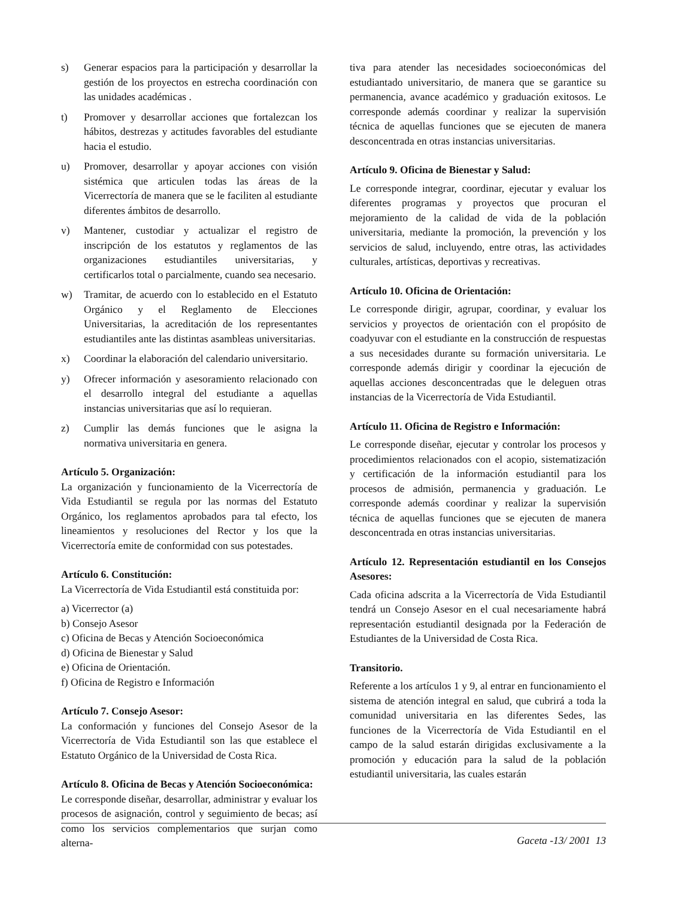s) Generar espacios para la participación y desarrollar la gestión de los proyectos en estrecha coordinación con las unidades académicas .
t) Promover y desarrollar acciones que fortalezcan los hábitos, destrezas y actitudes favorables del estudiante hacia el estudio.
u) Promover, desarrollar y apoyar acciones con visión sistémica que articulen todas las áreas de la Vicerrectoría de manera que se le faciliten al estudiante diferentes ámbitos de desarrollo.
v) Mantener, custodiar y actualizar el registro de inscripción de los estatutos y reglamentos de las organizaciones estudiantiles universitarias, y certificarlos total o parcialmente, cuando sea necesario.
w) Tramitar, de acuerdo con lo establecido en el Estatuto Orgánico y el Reglamento de Elecciones Universitarias, la acreditación de los representantes estudiantiles ante las distintas asambleas universitarias.
x) Coordinar la elaboración del calendario universitario.
y) Ofrecer información y asesoramiento relacionado con el desarrollo integral del estudiante a aquellas instancias universitarias que así lo requieran.
z) Cumplir las demás funciones que le asigna la normativa universitaria en genera.
Artículo 5. Organización:
La organización y funcionamiento de la Vicerrectoría de Vida Estudiantil se regula por las normas del Estatuto Orgánico, los reglamentos aprobados para tal efecto, los lineamientos y resoluciones del Rector y los que la Vicerrectoría emite de conformidad con sus potestades.
Artículo 6. Constitución:
La Vicerrectoría de Vida Estudiantil está constituida por:
a) Vicerrector (a)
b) Consejo Asesor
c) Oficina de Becas y Atención Socioeconómica
d) Oficina de Bienestar y Salud
e) Oficina de Orientación.
f) Oficina de Registro e Información
Artículo 7. Consejo Asesor:
La conformación y funciones del Consejo Asesor de la Vicerrectoría de Vida Estudiantil son las que establece el Estatuto Orgánico de la Universidad de Costa Rica.
Artículo 8. Oficina de Becas y Atención Socioeconómica:
Le corresponde diseñar, desarrollar, administrar y evaluar los procesos de asignación, control y seguimiento de becas; así como los servicios complementarios que surjan como alterna-
tiva para atender las necesidades socioeconómicas del estudiantado universitario, de manera que se garantice su permanencia, avance académico y graduación exitosos. Le corresponde además coordinar y realizar la supervisión técnica de aquellas funciones que se ejecuten de manera desconcentrada en otras instancias universitarias.
Artículo 9. Oficina de Bienestar y Salud:
Le corresponde integrar, coordinar, ejecutar y evaluar los diferentes programas y proyectos que procuran el mejoramiento de la calidad de vida de la población universitaria, mediante la promoción, la prevención y los servicios de salud, incluyendo, entre otras, las actividades culturales, artísticas, deportivas y recreativas.
Artículo 10. Oficina de Orientación:
Le corresponde dirigir, agrupar, coordinar, y evaluar los servicios y proyectos de orientación con el propósito de coadyuvar con el estudiante en la construcción de respuestas a sus necesidades durante su formación universitaria. Le corresponde además dirigir y coordinar la ejecución de aquellas acciones desconcentradas que le deleguen otras instancias de la Vicerrectoría de Vida Estudiantil.
Artículo 11. Oficina de Registro e Información:
Le corresponde diseñar, ejecutar y controlar los procesos y procedimientos relacionados con el acopio, sistematización y certificación de la información estudiantil para los procesos de admisión, permanencia y graduación. Le corresponde además coordinar y realizar la supervisión técnica de aquellas funciones que se ejecuten de manera desconcentrada en otras instancias universitarias.
Artículo 12. Representación estudiantil en los Consejos Asesores:
Cada oficina adscrita a la Vicerrectoría de Vida Estudiantil tendrá un Consejo Asesor en el cual necesariamente habrá representación estudiantil designada por la Federación de Estudiantes de la Universidad de Costa Rica.
Transitorio.
Referente a los artículos 1 y 9, al entrar en funcionamiento el sistema de atención integral en salud, que cubrirá a toda la comunidad universitaria en las diferentes Sedes, las funciones de la Vicerrectoría de Vida Estudiantil en el campo de la salud estarán dirigidas exclusivamente a la promoción y educación para la salud de la población estudiantil universitaria, las cuales estarán
Gaceta -13/ 2001 13